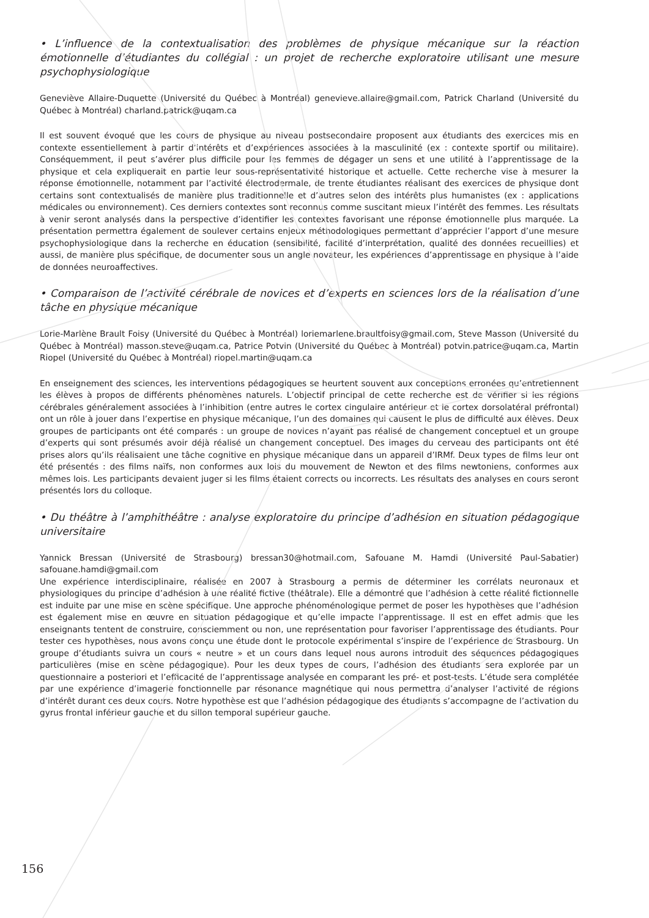• L’influence de la contextualisation des problèmes de physique mécanique sur la réaction émotionnelle d’étudiantes du collégial : un projet de recherche exploratoire utilisant une mesure psychophysiologique
Geneviève Allaire-Duquette (Université du Québec à Montréal) genevieve.allaire@gmail.com, Patrick Charland (Université du Québec à Montréal) charland.patrick@uqam.ca
Il est souvent évoqué que les cours de physique au niveau postsecondaire proposent aux étudiants des exercices mis en contexte essentiellement à partir d’intérêts et d’expériences associées à la masculinité (ex : contexte sportif ou militaire). Conséquemment, il peut s’avérer plus difficile pour les femmes de dégager un sens et une utilité à l’apprentissage de la physique et cela expliquerait en partie leur sous-représentativité historique et actuelle. Cette recherche vise à mesurer la réponse émotionnelle, notamment par l’activité électrodermale, de trente étudiantes réalisant des exercices de physique dont certains sont contextualisés de manière plus traditionnelle et d’autres selon des intérêts plus humanistes (ex : applications médicales ou environnement). Ces derniers contextes sont reconnus comme suscitant mieux l’intérêt des femmes. Les résultats à venir seront analysés dans la perspective d’identifier les contextes favorisant une réponse émotionnelle plus marquée. La présentation permettra également de soulever certains enjeux méthodologiques permettant d’apprécier l’apport d’une mesure psychophysiologique dans la recherche en éducation (sensibilité, facilité d’interprétation, qualité des données recueillies) et aussi, de manière plus spécifique, de documenter sous un angle novateur, les expériences d’apprentissage en physique à l’aide de données neuroaffectives.
• Comparaison de l’activité cérébrale de novices et d’experts en sciences lors de la réalisation d’une tâche en physique mécanique
Lorie-Marlène Brault Foisy (Université du Québec à Montréal) loriemarlene.braultfoisy@gmail.com, Steve Masson (Université du Québec à Montréal) masson.steve@uqam.ca, Patrice Potvin (Université du Québec à Montréal) potvin.patrice@uqam.ca, Martin Riopel (Université du Québec à Montréal) riopel.martin@uqam.ca
En enseignement des sciences, les interventions pédagogiques se heurtent souvent aux conceptions erronées qu’entretiennent les élèves à propos de différents phénomènes naturels. L’objectif principal de cette recherche est de vérifier si les régions cérébrales généralement associées à l’inhibition (entre autres le cortex cingulaire antérieur et le cortex dorsolatéral préfrontal) ont un rôle à jouer dans l’expertise en physique mécanique, l’un des domaines qui causent le plus de difficulté aux élèves. Deux groupes de participants ont été comparés : un groupe de novices n’ayant pas réalisé de changement conceptuel et un groupe d’experts qui sont présumés avoir déjà réalisé un changement conceptuel. Des images du cerveau des participants ont été prises alors qu’ils réalisaient une tâche cognitive en physique mécanique dans un appareil d’IRMf. Deux types de films leur ont été présentés : des films naïfs, non conformes aux lois du mouvement de Newton et des films newtoniens, conformes aux mêmes lois. Les participants devaient juger si les films étaient corrects ou incorrects. Les résultats des analyses en cours seront présentés lors du colloque.
• Du théâtre à l’amphithéâtre : analyse exploratoire du principe d’adhésion en situation pédagogique universitaire
Yannick Bressan (Université de Strasbourg) bressan30@hotmail.com, Safouane M. Hamdi (Université Paul-Sabatier) safouane.hamdi@gmail.com
Une expérience interdisciplinaire, réalisée en 2007 à Strasbourg a permis de déterminer les corrélats neuronaux et physiologiques du principe d’adhésion à une réalité fictive (théâtrale). Elle a démontré que l’adhésion à cette réalité fictionnelle est induite par une mise en scène spécifique. Une approche phénoménologique permet de poser les hypothèses que l’adhésion est également mise en œuvre en situation pédagogique et qu’elle impacte l’apprentissage. Il est en effet admis que les enseignants tentent de construire, consciemment ou non, une représentation pour favoriser l’apprentissage des étudiants. Pour tester ces hypothèses, nous avons conçu une étude dont le protocole expérimental s’inspire de l’expérience de Strasbourg. Un groupe d’étudiants suivra un cours « neutre » et un cours dans lequel nous aurons introduit des séquences pédagogiques particulières (mise en scène pédagogique). Pour les deux types de cours, l’adhésion des étudiants sera explorée par un questionnaire a posteriori et l’efficacité de l’apprentissage analysée en comparant les pré- et post-tests. L’étude sera complétée par une expérience d’imagerie fonctionnelle par résonance magnétique qui nous permettra d’analyser l’activité de régions d’intérêt durant ces deux cours. Notre hypothèse est que l’adhésion pédagogique des étudiants s’accompagne de l’activation du gyrus frontal inférieur gauche et du sillon temporal supérieur gauche.
156